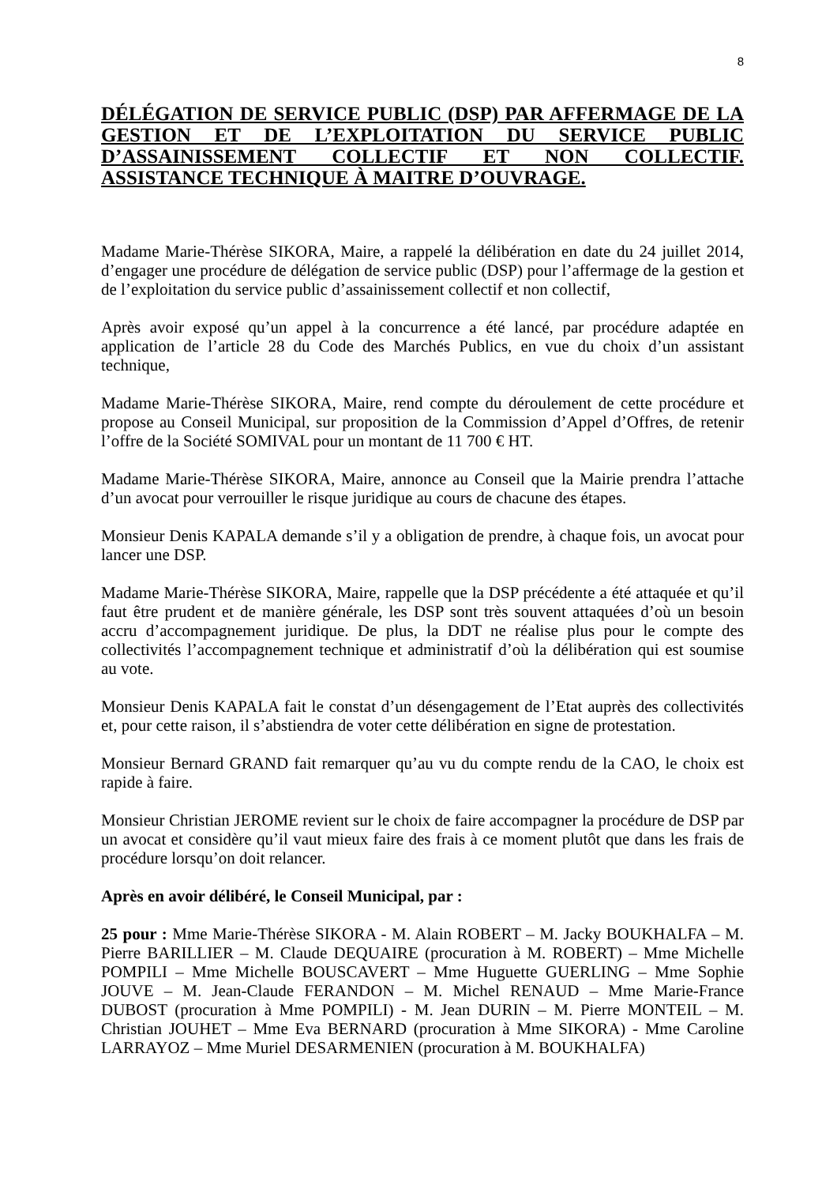8
DÉLÉGATION DE SERVICE PUBLIC (DSP) PAR AFFERMAGE DE LA GESTION ET DE L’EXPLOITATION DU SERVICE PUBLIC D’ASSAINISSEMENT COLLECTIF ET NON COLLECTIF.
ASSISTANCE TECHNIQUE À MAITRE D’OUVRAGE.
Madame Marie-Thérèse SIKORA, Maire, a rappelé la délibération en date du 24 juillet 2014, d’engager une procédure de délégation de service public (DSP) pour l’affermage de la gestion et de l’exploitation du service public d’assainissement collectif et non collectif,
Après avoir exposé qu’un appel à la concurrence a été lancé, par procédure adaptée en application de l’article 28 du Code des Marchés Publics, en vue du choix d’un assistant technique,
Madame Marie-Thérèse SIKORA, Maire, rend compte du déroulement de cette procédure et propose au Conseil Municipal, sur proposition de la Commission d’Appel d’Offres, de retenir l’offre de la Société SOMIVAL pour un montant de 11 700 € HT.
Madame Marie-Thérèse SIKORA, Maire, annonce au Conseil que la Mairie prendra l’attache d’un avocat pour verrouiller le risque juridique au cours de chacune des étapes.
Monsieur Denis KAPALA demande s’il y a obligation de prendre, à chaque fois, un avocat pour lancer une DSP.
Madame Marie-Thérèse SIKORA, Maire, rappelle que la DSP précédente a été attaquée et qu’il faut être prudent et de manière générale, les DSP sont très souvent attaquées d’où un besoin accru d’accompagnement juridique. De plus, la DDT ne réalise plus pour le compte des collectivités l’accompagnement technique et administratif d’où la délibération qui est soumise au vote.
Monsieur Denis KAPALA fait le constat d’un désengagement de l’Etat auprès des collectivités et, pour cette raison, il s’abstiendra de voter cette délibération en signe de protestation.
Monsieur Bernard GRAND fait remarquer qu’au vu du compte rendu de la CAO, le choix est rapide à faire.
Monsieur Christian JEROME revient sur le choix de faire accompagner la procédure de DSP par un avocat et considère qu’il vaut mieux faire des frais à ce moment plutôt que dans les frais de procédure lorsqu’on doit relancer.
Après en avoir délibéré, le Conseil Municipal, par :
25 pour : Mme Marie-Thérèse SIKORA - M. Alain ROBERT – M. Jacky BOUKHALFA – M. Pierre BARILLIER – M. Claude DEQUAIRE (procuration à M. ROBERT) – Mme Michelle POMPILI – Mme Michelle BOUSCAVERT – Mme Huguette GUERLING – Mme Sophie JOUVE – M. Jean-Claude FERANDON – M. Michel RENAUD – Mme Marie-France DUBOST (procuration à Mme POMPILI) - M. Jean DURIN – M. Pierre MONTEIL – M. Christian JOUHET – Mme Eva BERNARD (procuration à Mme SIKORA) - Mme Caroline LARRAYOZ – Mme Muriel DESARMENIEN (procuration à M. BOUKHALFA)